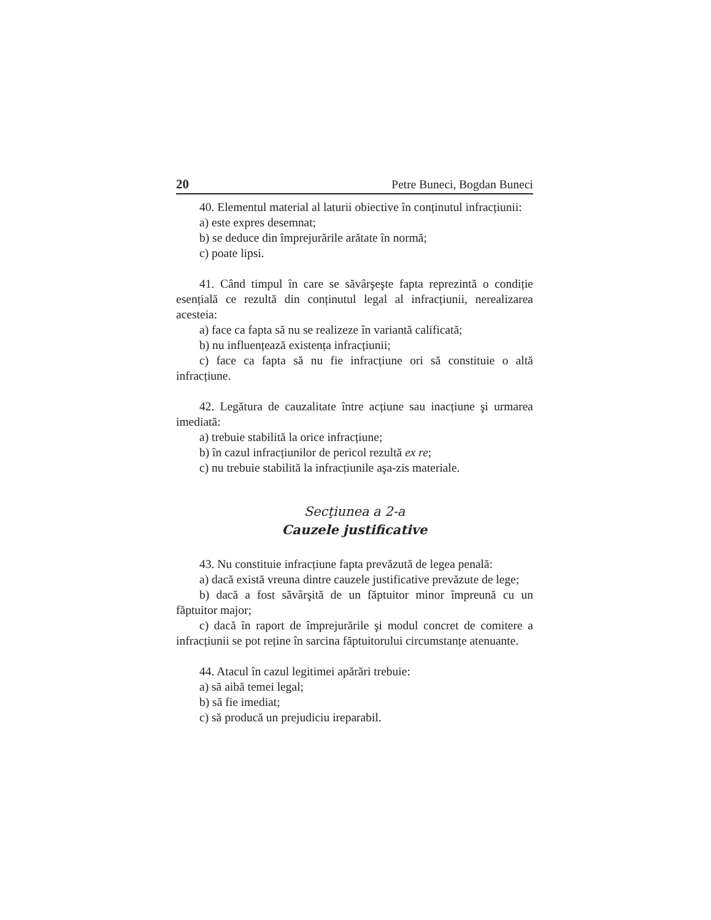20 Petre Buneci, Bogdan Buneci
40. Elementul material al laturii obiective în conținutul infracțiunii:
a) este expres desemnat;
b) se deduce din împrejurările arătate în normă;
c) poate lipsi.
41. Când timpul în care se săvârşeşte fapta reprezintă o condiție esențială ce rezultă din conținutul legal al infracțiunii, nerealizarea acesteia:
a) face ca fapta să nu se realizeze în variantă calificată;
b) nu influențează existența infracțiunii;
c) face ca fapta să nu fie infracțiune ori să constituie o altă infracțiune.
42. Legătura de cauzalitate între acțiune sau inacțiune şi urmarea imediată:
a) trebuie stabilită la orice infracțiune;
b) în cazul infracțiunilor de pericol rezultă ex re;
c) nu trebuie stabilită la infracțiunile aşa-zis materiale.
Secţiunea a 2-a
Cauzele justificative
43. Nu constituie infracțiune fapta prevăzută de legea penală:
a) dacă există vreuna dintre cauzele justificative prevăzute de lege;
b) dacă a fost săvârşită de un făptuitor minor împreună cu un făptuitor major;
c) dacă în raport de împrejurările şi modul concret de comitere a infracțiunii se pot reține în sarcina făptuitorului circumstanțe atenuante.
44. Atacul în cazul legitimei apărări trebuie:
a) să aibă temei legal;
b) să fie imediat;
c) să producă un prejudiciu ireparabil.